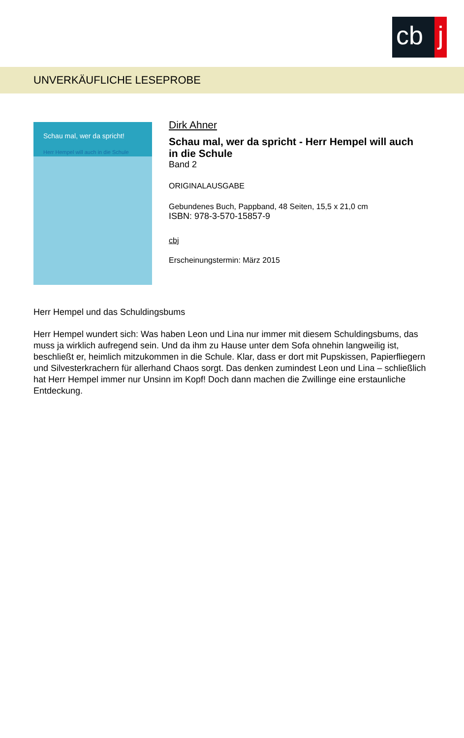cb j
UNVERKÄUFLICHE LESEPROBE
Schau mal, wer da spricht!
Herr Hempel will auch in die Schule
Dirk Ahner
Schau mal, wer da spricht - Herr Hempel will auch
in die Schule
Band 2
ORIGINALAUSGABE
Gebundenes Buch, Pappband, 48 Seiten, 15,5 x 21,0 cm
ISBN: 978-3-570-15857-9
cbj
Erscheinungstermin: März 2015
Herr Hempel und das Schuldingsbums
Herr Hempel wundert sich: Was haben Leon und Lina nur immer mit diesem Schuldingsbums, das muss ja wirklich aufregend sein. Und da ihm zu Hause unter dem Sofa ohnehin langweilig ist, beschließt er, heimlich mitzukommen in die Schule. Klar, dass er dort mit Pupskissen, Papierfliegern und Silvesterkrachern für allerhand Chaos sorgt. Das denken zumindest Leon und Lina – schließlich hat Herr Hempel immer nur Unsinn im Kopf! Doch dann machen die Zwillinge eine erstaunliche Entdeckung.